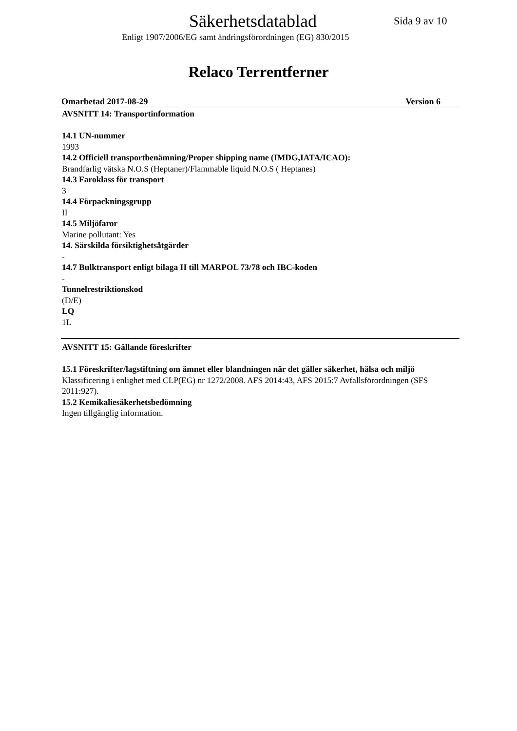Säkerhetsdatablad
Sida 9 av 10
Enligt 1907/2006/EG samt ändringsförordningen (EG) 830/2015
Relaco Terrentferner
Omarbetad 2017-08-29 Version 6
AVSNITT 14: Transportinformation
14.1 UN-nummer
1993
14.2 Officiell transportbenämning/Proper shipping name (IMDG,IATA/ICAO):
Brandfarlig vätska N.O.S (Heptaner)/Flammable liquid N.O.S ( Heptanes)
14.3 Faroklass för transport
3
14.4 Förpackningsgrupp
II
14.5 Miljöfaror
Marine pollutant: Yes
14. Särskilda försiktighetsåtgärder
-
14.7 Bulktransport enligt bilaga II till MARPOL 73/78 och IBC-koden
-
Tunnelrestriktionskod
(D/E)
LQ
1L
AVSNITT 15: Gällande föreskrifter
15.1 Föreskrifter/lagstiftning om ämnet eller blandningen när det gäller säkerhet, hälsa och miljö
Klassificering i enlighet med CLP(EG) nr 1272/2008. AFS 2014:43, AFS 2015:7 Avfallsförordningen (SFS 2011:927).
15.2 Kemikaliesäkerhetsbedömning
Ingen tillgänglig information.